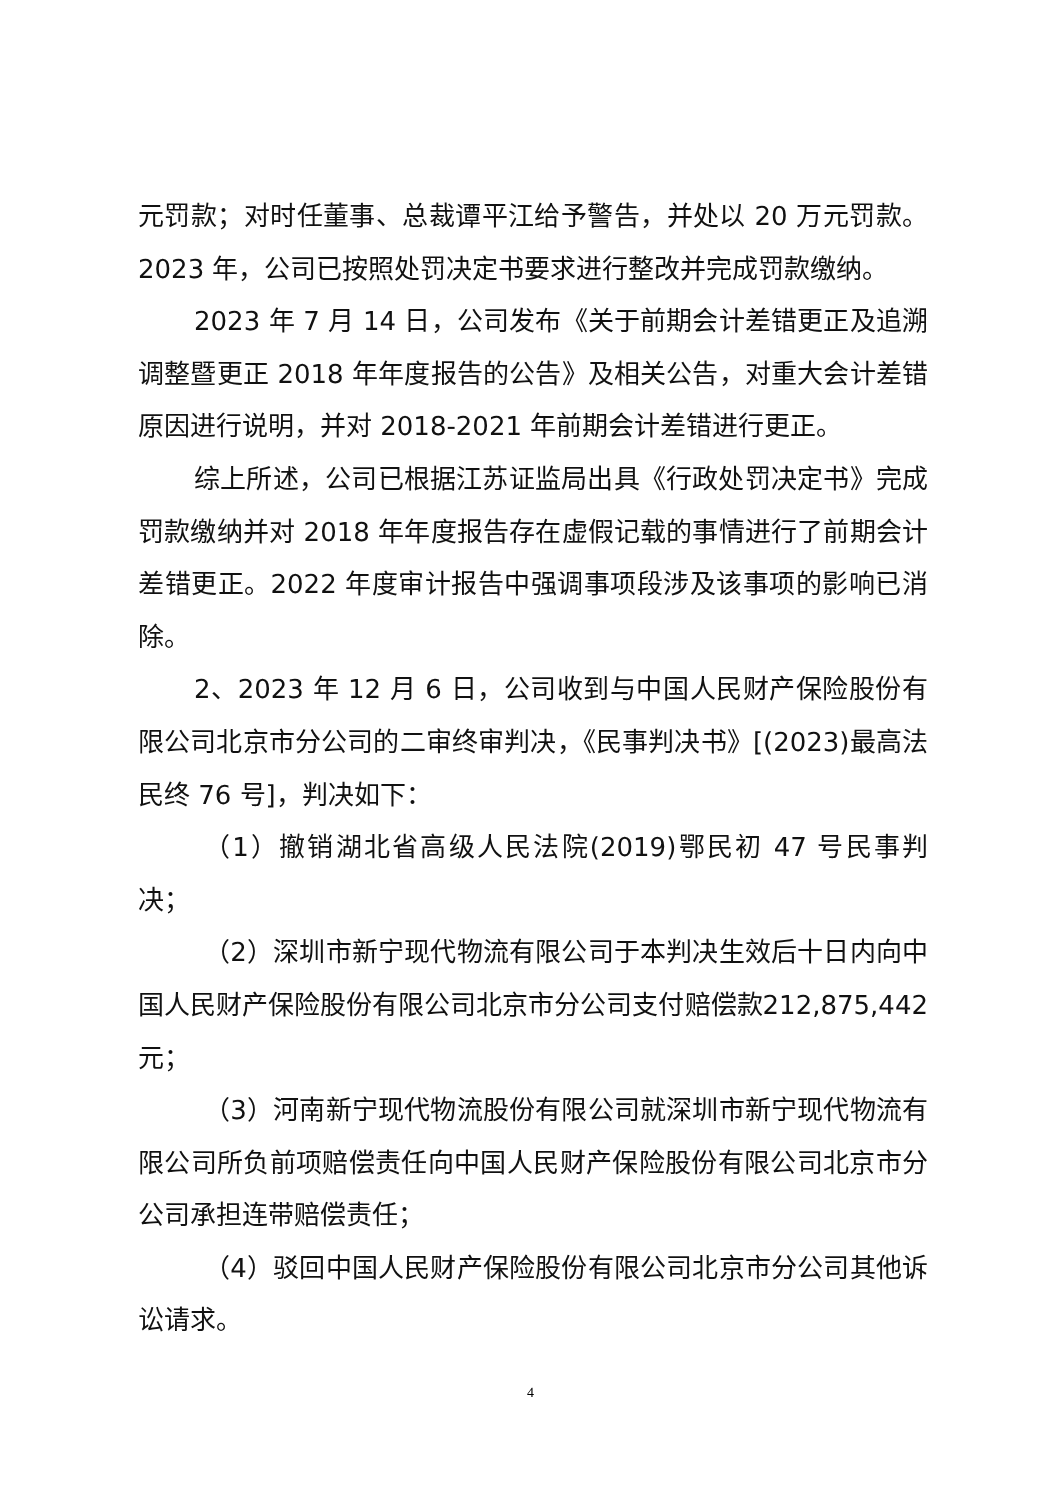元罚款；对时任董事、总裁谭平江给予警告，并处以 20 万元罚款。2023 年，公司已按照处罚决定书要求进行整改并完成罚款缴纳。
2023 年 7 月 14 日，公司发布《关于前期会计差错更正及追溯调整暨更正 2018 年年度报告的公告》及相关公告，对重大会计差错原因进行说明，并对 2018-2021 年前期会计差错进行更正。
综上所述，公司已根据江苏证监局出具《行政处罚决定书》完成罚款缴纳并对 2018 年年度报告存在虚假记载的事情进行了前期会计差错更正。2022 年度审计报告中强调事项段涉及该事项的影响已消除。
2、2023 年 12 月 6 日，公司收到与中国人民财产保险股份有限公司北京市分公司的二审终审判决，《民事判决书》[(2023)最高法民终 76 号]，判决如下：
（1）撤销湖北省高级人民法院(2019)鄂民初 47 号民事判决；
（2）深圳市新宁现代物流有限公司于本判决生效后十日内向中国人民财产保险股份有限公司北京市分公司支付赔偿款212,875,442 元；
（3）河南新宁现代物流股份有限公司就深圳市新宁现代物流有限公司所负前项赔偿责任向中国人民财产保险股份有限公司北京市分公司承担连带赔偿责任；
（4）驳回中国人民财产保险股份有限公司北京市分公司其他诉讼请求。
4